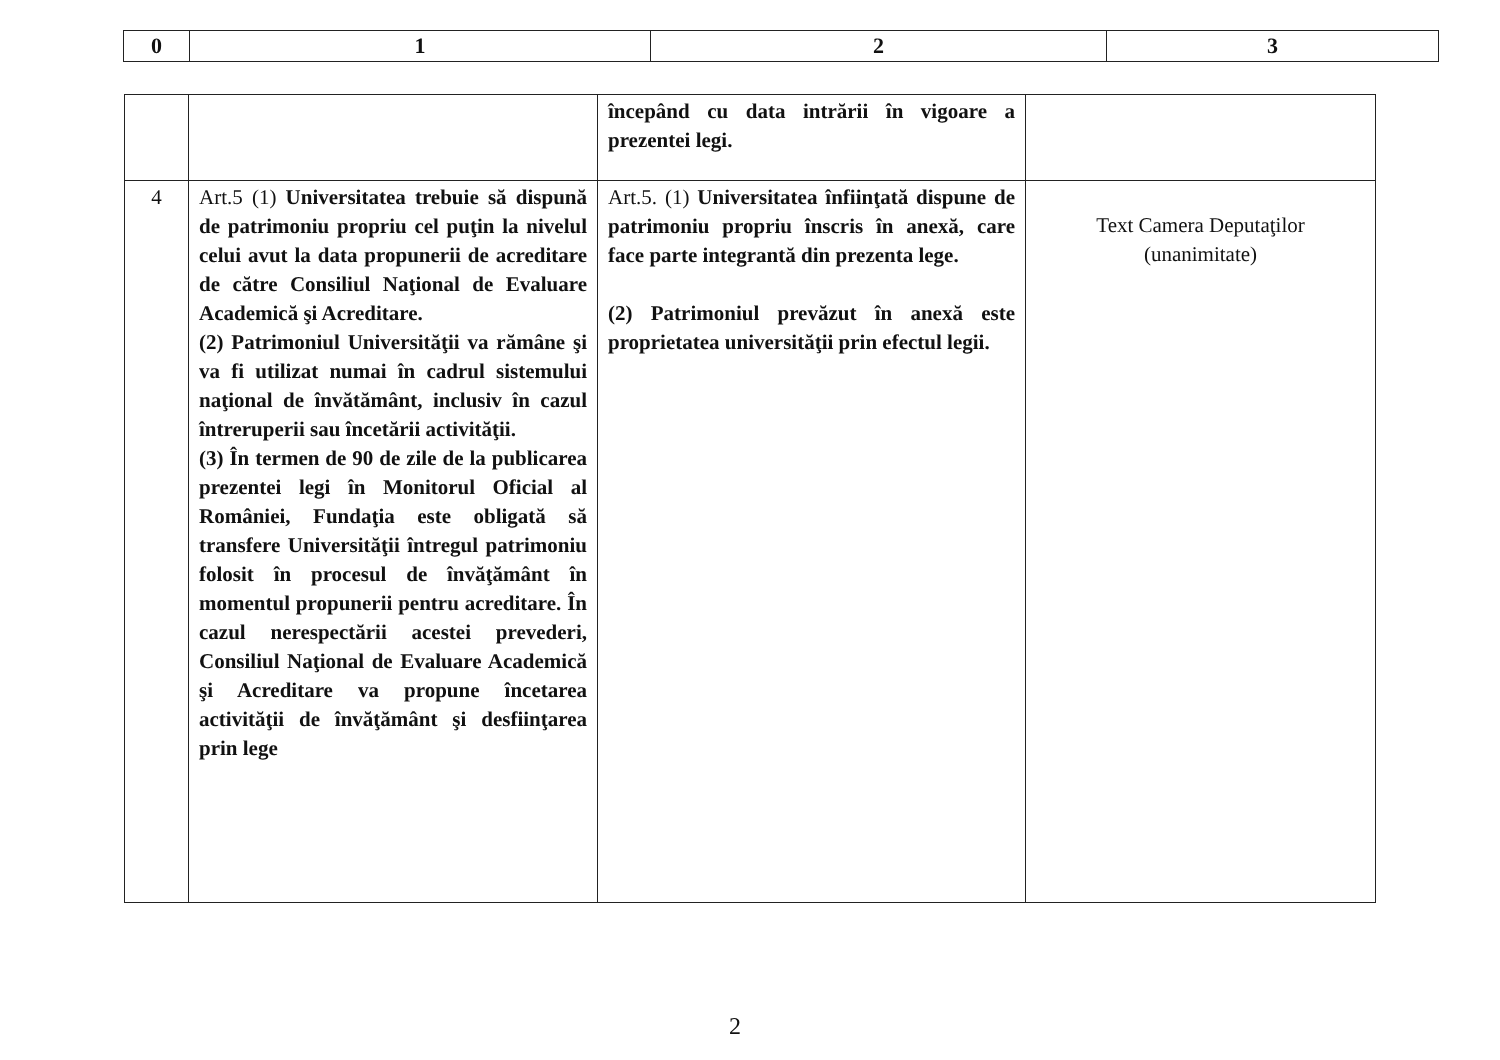| 0 | 1 | 2 | 3 |
| --- | --- | --- | --- |
| | | începând cu data intrării în vigoare a prezentei legi. | |
| 4 | Art.5 (1) Universitatea trebuie să dispună de patrimoniu propriu cel puţin la nivelul celui avut la data propunerii de acreditare de către Consiliul Naţional de Evaluare Academică şi Acreditare. (2) Patrimoniul Universităţii va rămâne şi va fi utilizat numai în cadrul sistemului naţional de învătământ, inclusiv în cazul întreruperii sau încetării activităţii. (3) În termen de 90 de zile de la publicarea prezentei legi în Monitorul Oficial al României, Fundaţia este obligată să transfere Universităţii întregul patrimoniu folosit în procesul de învăţământ în momentul propunerii pentru acreditare. În cazul nerespectării acestei prevederi, Consiliul Naţional de Evaluare Academică şi Acreditare va propune încetarea activităţii de învăţământ şi desfiinţarea prin lege | Art.5. (1) Universitatea înfiinţată dispune de patrimoniu propriu înscris în anexă, care face parte integrantă din prezenta lege. (2) Patrimoniul prevăzut în anexă este proprietatea universităţii prin efectul legii. | Text Camera Deputaţilor (unanimitate) |
2